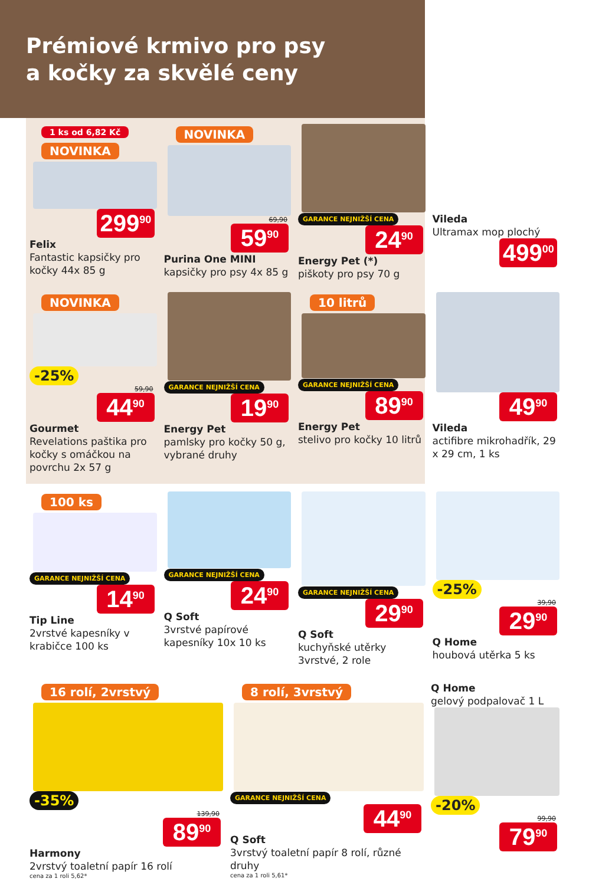Prémiové krmivo pro psy
a kočky za skvělé ceny
1 ks od 6,82 Kč
NOVINKA
299<sup>90</sup>
Felix
Fantastic kapsičky pro kočky 44x 85 g
NOVINKA
69,90
59<sup>90</sup>
Purina One MINI
kapsičky pro psy 4x 85 g
GARANCE NEJNIŽŠÍ CENA
24<sup>90</sup>
Energy Pet (*)
piškoty pro psy 70 g
Vileda
Ultramax mop plochý
499<sup>00</sup>
NOVINKA
-25%
59,90
44<sup>90</sup>
Gourmet
Revelations paštika pro kočky s omáčkou na povrchu 2x 57 g
GARANCE NEJNIŽŠÍ CENA
19<sup>90</sup>
Energy Pet
pamlsky pro kočky 50 g, vybrané druhy
10 litrů
GARANCE NEJNIŽŠÍ CENA
89<sup>90</sup>
Energy Pet
stelivo pro kočky 10 litrů
49<sup>90</sup>
Vileda
actifibre mikrohadřík, 29 x 29 cm, 1 ks
100 ks
GARANCE NEJNIŽŠÍ CENA
14<sup>90</sup>
Tip Line
2vrstvé kapesníky v krabičce 100 ks
GARANCE NEJNIŽŠÍ CENA
24<sup>90</sup>
Q Soft
3vrstvé papírové kapesníky 10x 10 ks
GARANCE NEJNIŽŠÍ CENA
29<sup>90</sup>
Q Soft
kuchyňské utěrky 3vrstvé, 2 role
-25%
39,90
29<sup>90</sup>
Q Home
houbová utěrka 5 ks
16 rolí, 2vrstvý
-35%
139,90
89<sup>90</sup>
Harmony
2vrstvý toaletní papír 16 rolí
cena za 1 roli 5,62*
8 rolí, 3vrstvý
GARANCE NEJNIŽŠÍ CENA
44<sup>90</sup>
Q Soft
3vrstvý toaletní papír 8 rolí, různé druhy
cena za 1 roli 5,61*
Q Home
gelový podpalovač 1 L
-20%
99,90
79<sup>90</sup>